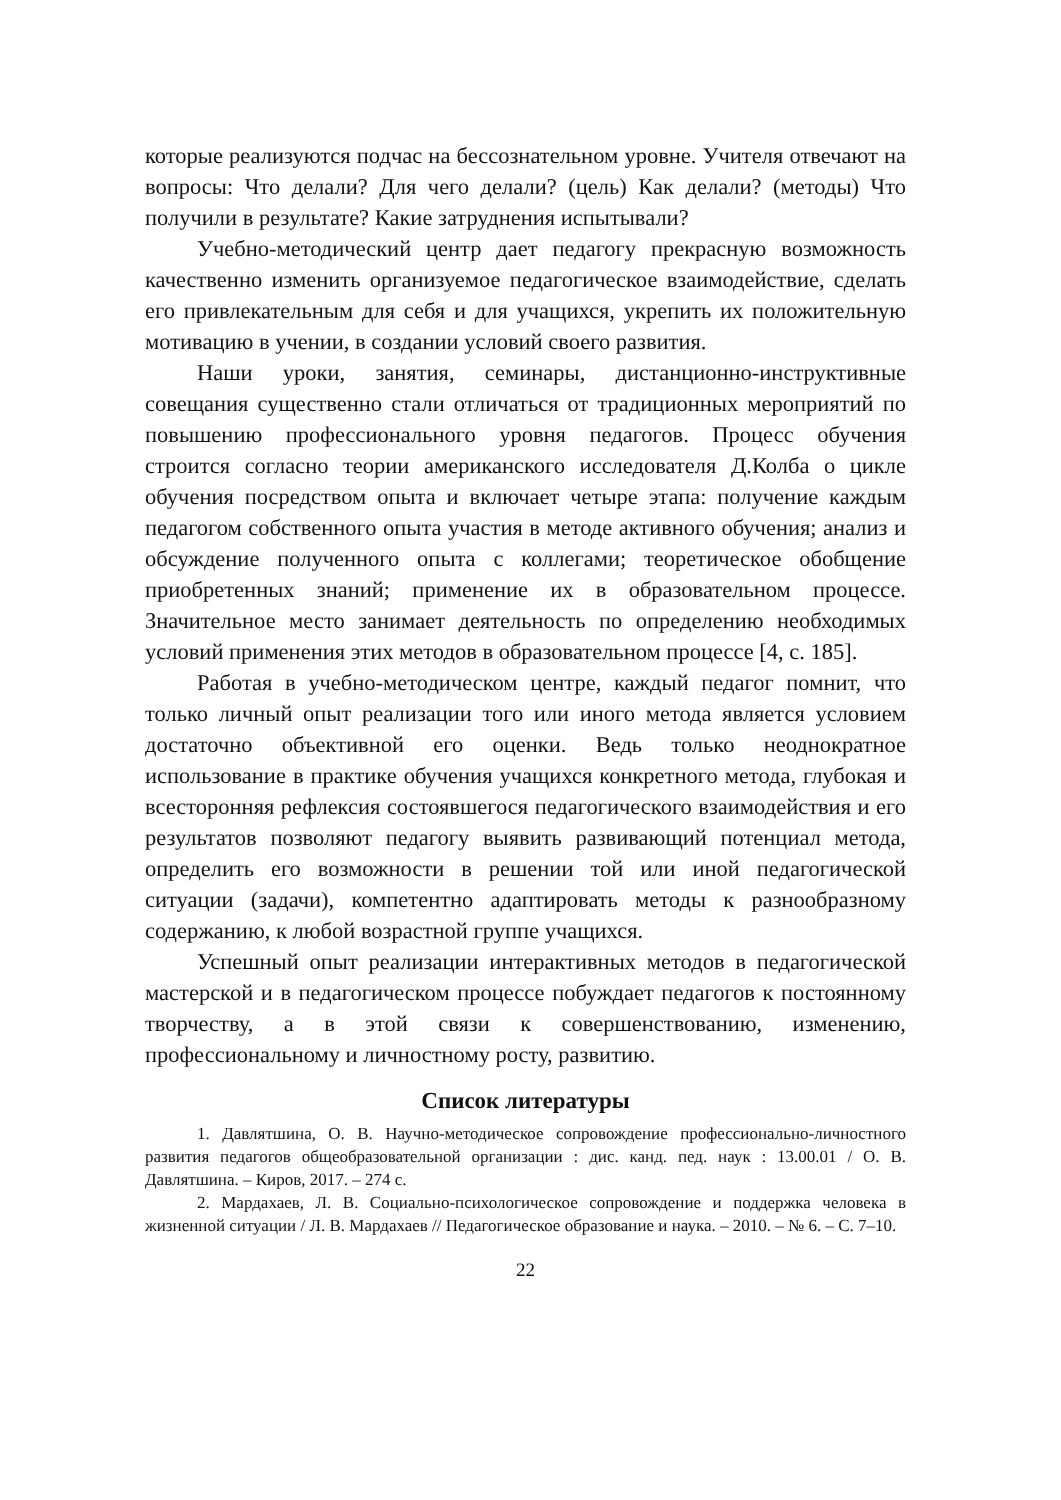которые реализуются подчас на бессознательном уровне. Учителя отвечают на вопросы: Что делали? Для чего делали? (цель) Как делали? (методы) Что получили в результате? Какие затруднения испытывали?
Учебно-методический центр дает педагогу прекрасную возможность качественно изменить организуемое педагогическое взаимодействие, сделать его привлекательным для себя и для учащихся, укрепить их положительную мотивацию в учении, в создании условий своего развития.
Наши уроки, занятия, семинары, дистанционно-инструктивные совещания существенно стали отличаться от традиционных мероприятий по повышению профессионального уровня педагогов. Процесс обучения строится согласно теории американского исследователя Д.Колба о цикле обучения посредством опыта и включает четыре этапа: получение каждым педагогом собственного опыта участия в методе активного обучения; анализ и обсуждение полученного опыта с коллегами; теоретическое обобщение приобретенных знаний; применение их в образовательном процессе. Значительное место занимает деятельность по определению необходимых условий применения этих методов в образовательном процессе [4, с. 185].
Работая в учебно-методическом центре, каждый педагог помнит, что только личный опыт реализации того или иного метода является условием достаточно объективной его оценки. Ведь только неоднократное использование в практике обучения учащихся конкретного метода, глубокая и всесторонняя рефлексия состоявшегося педагогического взаимодействия и его результатов позволяют педагогу выявить развивающий потенциал метода, определить его возможности в решении той или иной педагогической ситуации (задачи), компетентно адаптировать методы к разнообразному содержанию, к любой возрастной группе учащихся.
Успешный опыт реализации интерактивных методов в педагогической мастерской и в педагогическом процессе побуждает педагогов к постоянному творчеству, а в этой связи к совершенствованию, изменению, профессиональному и личностному росту, развитию.
Список литературы
1. Давлятшина, О. В. Научно-методическое сопровождение профессионально-личностного развития педагогов общеобразовательной организации : дис. канд. пед. наук : 13.00.01 / О. В. Давлятшина. – Киров, 2017. – 274 с.
2. Мардахаев, Л. В. Социально-психологическое сопровождение и поддержка человека в жизненной ситуации / Л. В. Мардахаев // Педагогическое образование и наука. – 2010. – № 6. – С. 7–10.
22